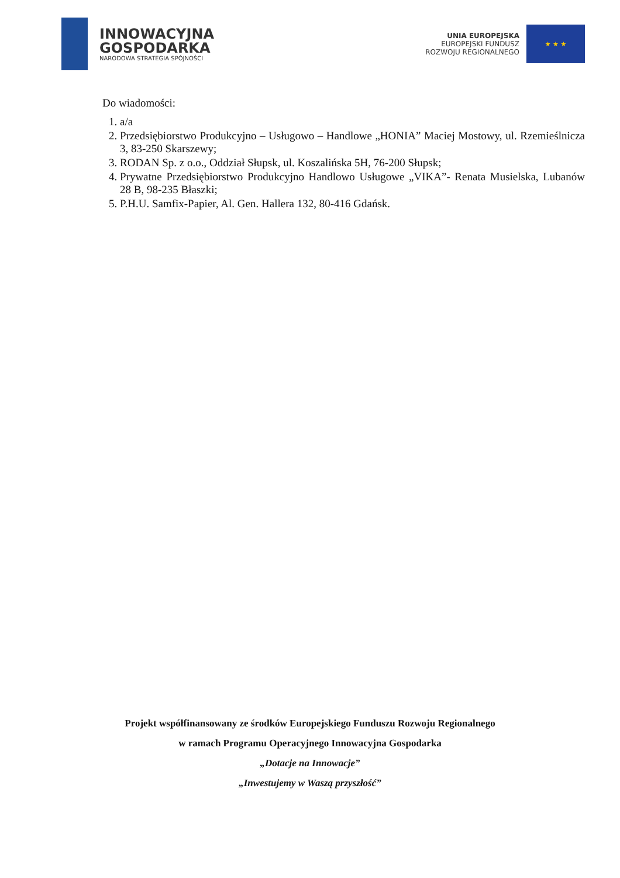INNOWACYJNA
GOSPODARKA
NARODOWA STRATEGIA SPÓJNOŚCI
UNIA EUROPEJSKA
EUROPEJSKI FUNDUSZ
ROZWOJU REGIONALNEGO
★ ★ ★
Do wiadomości:
1. a/a
2. Przedsiębiorstwo Produkcyjno – Usługowo – Handlowe „HONIA” Maciej Mostowy, ul. Rzemieślnicza 3, 83-250 Skarszewy;
3. RODAN Sp. z o.o., Oddział Słupsk, ul. Koszalińska 5H, 76-200 Słupsk;
4. Prywatne Przedsiębiorstwo Produkcyjno Handlowo Usługowe „VIKA”- Renata Musielska, Lubanów 28 B, 98-235 Błaszki;
5. P.H.U. Samfix-Papier, Al. Gen. Hallera 132, 80-416 Gdańsk.
Projekt współfinansowany ze środków Europejskiego Funduszu Rozwoju Regionalnego
w ramach Programu Operacyjnego Innowacyjna Gospodarka
„Dotacje na Innowacje”
„Inwestujemy w Waszą przyszłość”